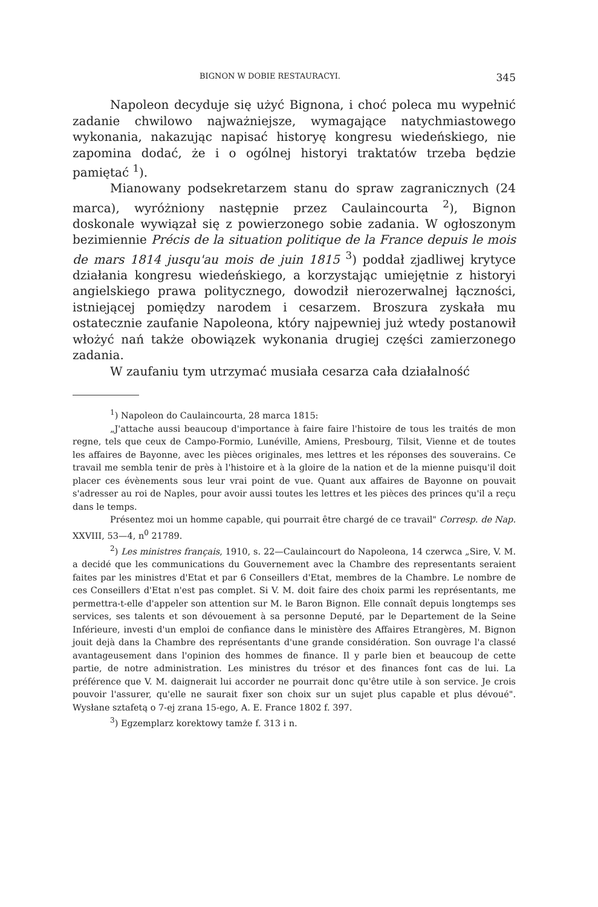BIGNON W DOBIE RESTAURACYI. 345
Napoleon decyduje się użyć Bignona, i choć poleca mu wypełnić zadanie chwilowo najważniejsze, wymagające natychmiastowego wykonania, nakazując napisać historyę kongresu wiedeńskiego, nie zapomina dodać, że i o ogólnej historyi traktatów trzeba będzie pamiętać <sup>1</sup>).
Mianowany podsekretarzem stanu do spraw zagranicznych (24 marca), wyróżniony następnie przez Caulaincourta <sup>2</sup>), Bignon doskonale wywiązał się z powierzonego sobie zadania. W ogłoszonym bezimiennie Précis de la situation politique de la France depuis le mois de mars 1814 jusqu'au mois de juin 1815 <sup>3</sup>) poddał zjadliwej krytyce działania kongresu wiedeńskiego, a korzystając umiejętnie z historyi angielskiego prawa politycznego, dowodził nierozerwalnej łączności, istniejącej pomiędzy narodem i cesarzem. Broszura zyskała mu ostatecznie zaufanie Napoleona, który najpewniej już wtedy postanowił włożyć nań także obowiązek wykonania drugiej części zamierzonego zadania.
W zaufaniu tym utrzymać musiała cesarza cała działalność
<sup>1</sup>) Napoleon do Caulaincourta, 28 marca 1815:
„J'attache aussi beaucoup d'importance à faire faire l'histoire de tous les traités de mon regne, tels que ceux de Campo-Formio, Lunéville, Amiens, Presbourg, Tilsit, Vienne et de toutes les affaires de Bayonne, avec les pièces originales, mes lettres et les réponses des souverains. Ce travail me sembla tenir de près à l'histoire et à la gloire de la nation et de la mienne puisqu'il doit placer ces évènements sous leur vrai point de vue. Quant aux affaires de Bayonne on pouvait s'adresser au roi de Naples, pour avoir aussi toutes les lettres et les pièces des princes qu'il a reçu dans le temps.
Présentez moi un homme capable, qui pourrait être chargé de ce travail" Corresp. de Nap. XXVIII, 53—4, n<sup>0</sup> 21789.
<sup>2</sup>) Les ministres français, 1910, s. 22—Caulaincourt do Napoleona, 14 czerwca „Sire, V. M. a decidé que les communications du Gouvernement avec la Chambre des representants seraient faites par les ministres d'Etat et par 6 Conseillers d'Etat, membres de la Chambre. Le nombre de ces Conseillers d'Etat n'est pas complet. Si V. M. doit faire des choix parmi les représentants, me permettra-t-elle d'appeler son attention sur M. le Baron Bignon. Elle connaît depuis longtemps ses services, ses talents et son dévouement à sa personne Deputé, par le Departement de la Seine Inférieure, investi d'un emploi de confiance dans le ministère des Affaires Etrangères, M. Bignon jouit dejà dans la Chambre des représentants d'une grande considération. Son ouvrage l'a classé avantageusement dans l'opinion des hommes de finance. Il y parle bien et beaucoup de cette partie, de notre administration. Les ministres du trésor et des finances font cas de lui. La préférence que V. M. daignerait lui accorder ne pourrait donc qu'être utile à son service. Je crois pouvoir l'assurer, qu'elle ne saurait fixer son choix sur un sujet plus capable et plus dévoué". Wysłane sztafetą o 7-ej zrana 15-ego, A. E. France 1802 f. 397.
<sup>3</sup>) Egzemplarz korektowy tamże f. 313 i n.